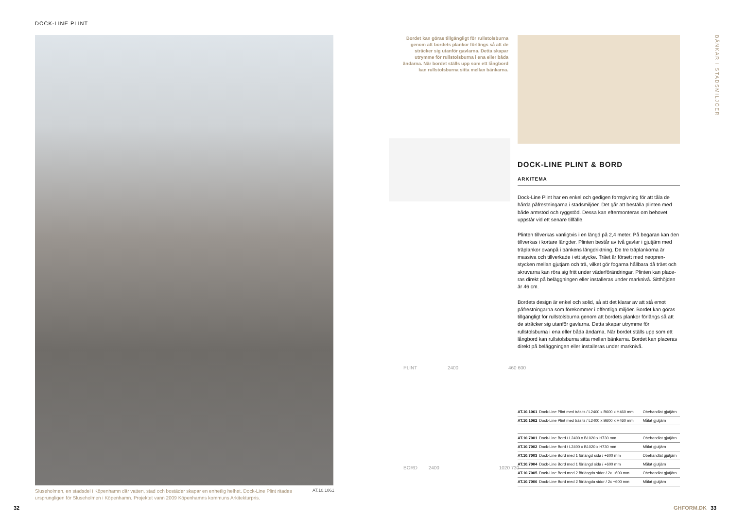DOCK-LINE PLINT
Sluseholmen, en stadsdel i Köpenhamn där vatten, stad och bostäder skapar en enhetlig helhet. Dock-Line Plint ritades ursprungligen för Sluseholmen i Köpenhamn. Projektet vann 2009 Köpenhamns kommuns Arkitekturpris.
AT.10.1061
32
Bordet kan göras tillgängligt för rullstolsburna genom att bordets plankor förlängs så att de sträcker sig utanför gavlarna. Detta skapar utrymme för rullstolsburna i ena eller båda ändarna. När bordet ställs upp som ett långbord kan rullstolsburna sitta mellan bänkarna.
BÄNKAR I STADSMILJÖER
DOCK-LINE PLINT & BORD
ARKITEMA
Dock-Line Plint har en enkel och gedigen formgivning för att tåla de hårda påfrestningarna i stadsmiljöer. Det går att beställa plinten med både armstöd och ryggstöd. Dessa kan eftermonteras om behovet uppstår vid ett senare tillfälle.
Plinten tillverkas vanligtvis i en längd på 2,4 meter. På begäran kan den tillverkas i kortare längder. Plinten består av två gavlar i gjutjärn med träplankor ovanpå i bänkens längdriktning. De tre träplankorna är massiva och tillverkade i ett stycke. Träet är försett med neopren­stycken mellan gjutjärn och trä, vilket gör fogarna hållbara då träet och skruvarna kan röra sig fritt under väderförändringar. Plinten kan place­ras direkt på beläggningen eller installeras under marknivå. Sitthöjden är 46 cm.
Bordets design är enkel och solid, så att det klarar av att stå emot påfrestningarna som förekommer i offentliga miljöer. Bordet kan göras tillgängligt för rullstolsburna genom att bordets plankor förlängs så att de sträcker sig utanför gavlarna. Detta skapar utrymme för rullstolsburna i ena eller båda ändarna. När bordet ställs upp som ett långbord kan rullstolsburna sitta mellan bänkarna. Bordet kan placeras direkt på beläggningen eller installeras under marknivå.
PLINT 2400 460 600
BORD 2400 1020 730
| AT.10.1061 | Dock-Line Plint med träsits / L2400 x B600 x H460 mm | Obehandlat gjutjärn |
| AT.10.1062 | Dock-Line Plint med träsits / L2400 x B600 x H460 mm | Målat gjutjärn |
| AT.10.7001 | Dock-Line Bord / L2400 x B1020 x H730 mm | Obehandlat gjutjärn |
| AT.10.7002 | Dock-Line Bord / L2400 x B1020 x H730 mm | Målat gjutjärn |
| AT.10.7003 | Dock-Line Bord med 1 förlängd sida / +600 mm | Obehandlat gjutjärn |
| AT.10.7004 | Dock-Line Bord med 1 förlängd sida / +600 mm | Målat gjutjärn |
| AT.10.7005 | Dock-Line Bord med 2 förlängda sidor / 2x +600 mm | Obehandlat gjutjärn |
| AT.10.7006 | Dock-Line Bord med 2 förlängda sidor / 2x +600 mm | Målat gjutjärn |
GHFORM.DK 33